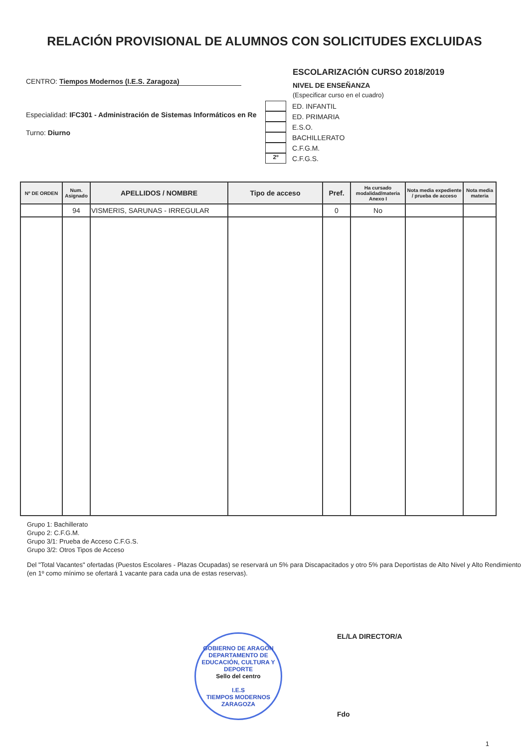RELACIÓN PROVISIONAL DE ALUMNOS CON SOLICITUDES EXCLUIDAS
CENTRO: Tiempos Modernos (I.E.S. Zaragoza)
Especialidad: IFC301 - Administración de Sistemas Informáticos en Re
Turno: Diurno
ESCOLARIZACIÓN CURSO 2018/2019
NIVEL DE ENSEÑANZA
(Especificar curso en el cuadro)
ED. INFANTIL
ED. PRIMARIA
E.S.O.
BACHILLERATO
C.F.G.M.
2º
C.F.G.S.
| Nº DE ORDEN | Num. Asignado | APELLIDOS / NOMBRE | Tipo de acceso | Pref. | Ha cursado modalidad/materia Anexo I | Nota media expediente / prueba de acceso | Nota media materia |
| --- | --- | --- | --- | --- | --- | --- | --- |
| | 94 | VISMERIS, SARUNAS - IRREGULAR | | 0 | No | | |
Grupo 1: Bachillerato
Grupo 2: C.F.G.M.
Grupo 3/1: Prueba de Acceso C.F.G.S.
Grupo 3/2: Otros Tipos de Acceso
Del "Total Vacantes" ofertadas (Puestos Escolares - Plazas Ocupadas) se reservará un 5% para Discapacitados y otro 5% para Deportistas de Alto Nivel y Alto Rendimiento (en 1º como mínimo se ofertará 1 vacante para cada una de estas reservas).
GOBIERNO DE ARAGÓN
DEPARTAMENTO DE EDUCACIÓN, CULTURA Y DEPORTE
Sello del centro
I.E.S
TIEMPOS MODERNOS
ZARAGOZA
EL/LA DIRECTOR/A
Fdo
1